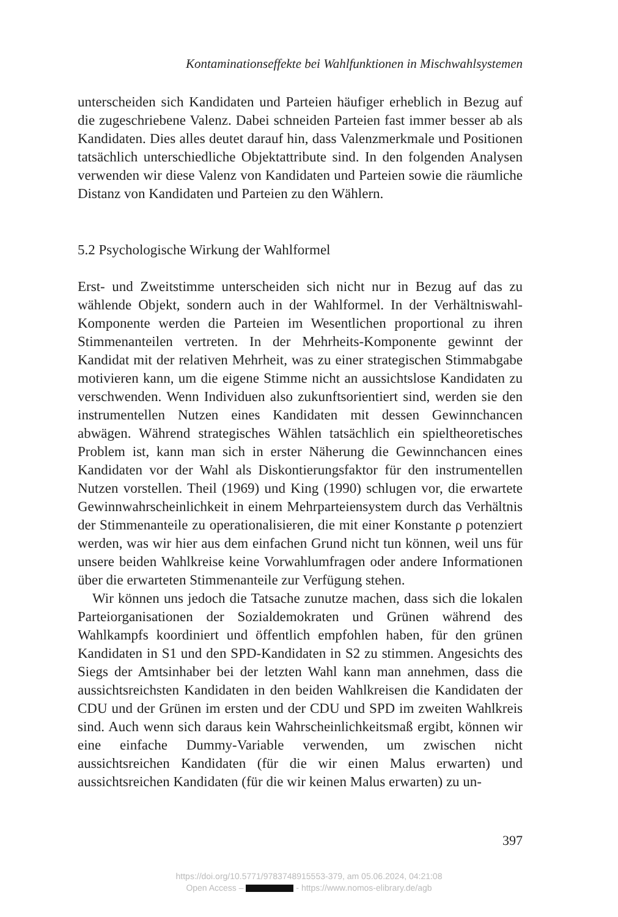Kontaminationseffekte bei Wahlfunktionen in Mischwahlsystemen
unterscheiden sich Kandidaten und Parteien häufiger erheblich in Bezug auf die zugeschriebene Valenz. Dabei schneiden Parteien fast immer besser ab als Kandidaten. Dies alles deutet darauf hin, dass Valenzmerkmale und Positionen tatsächlich unterschiedliche Objektattribute sind. In den folgenden Analysen verwenden wir diese Valenz von Kandidaten und Parteien sowie die räumliche Distanz von Kandidaten und Parteien zu den Wählern.
5.2 Psychologische Wirkung der Wahlformel
Erst- und Zweitstimme unterscheiden sich nicht nur in Bezug auf das zu wählende Objekt, sondern auch in der Wahlformel. In der Verhältniswahl-Komponente werden die Parteien im Wesentlichen proportional zu ihren Stimmenanteilen vertreten. In der Mehrheits-Komponente gewinnt der Kandidat mit der relativen Mehrheit, was zu einer strategischen Stimmabgabe motivieren kann, um die eigene Stimme nicht an aussichtslose Kandidaten zu verschwenden. Wenn Individuen also zukunftsorientiert sind, werden sie den instrumentellen Nutzen eines Kandidaten mit dessen Gewinnchancen abwägen. Während strategisches Wählen tatsächlich ein spieltheoretisches Problem ist, kann man sich in erster Näherung die Gewinnchancen eines Kandidaten vor der Wahl als Diskontierungsfaktor für den instrumentellen Nutzen vorstellen. Theil (1969) und King (1990) schlugen vor, die erwartete Gewinnwahrscheinlichkeit in einem Mehrparteiensystem durch das Verhältnis der Stimmenanteile zu operationalisieren, die mit einer Konstante ρ potenziert werden, was wir hier aus dem einfachen Grund nicht tun können, weil uns für unsere beiden Wahlkreise keine Vorwahlumfragen oder andere Informationen über die erwarteten Stimmenanteile zur Verfügung stehen.
Wir können uns jedoch die Tatsache zunutze machen, dass sich die lokalen Parteiorganisationen der Sozialdemokraten und Grünen während des Wahlkampfs koordiniert und öffentlich empfohlen haben, für den grünen Kandidaten in S1 und den SPD-Kandidaten in S2 zu stimmen. Angesichts des Siegs der Amtsinhaber bei der letzten Wahl kann man annehmen, dass die aussichtsreichsten Kandidaten in den beiden Wahlkreisen die Kandidaten der CDU und der Grünen im ersten und der CDU und SPD im zweiten Wahlkreis sind. Auch wenn sich daraus kein Wahrscheinlichkeitsmaß ergibt, können wir eine einfache Dummy-Variable verwenden, um zwischen nicht aussichtsreichen Kandidaten (für die wir einen Malus erwarten) und aussichtsreichen Kandidaten (für die wir keinen Malus erwarten) zu un-
397
https://doi.org/10.5771/9783748915553-379, am 05.06.2024, 04:21:08
Open Access – - https://www.nomos-elibrary.de/agb